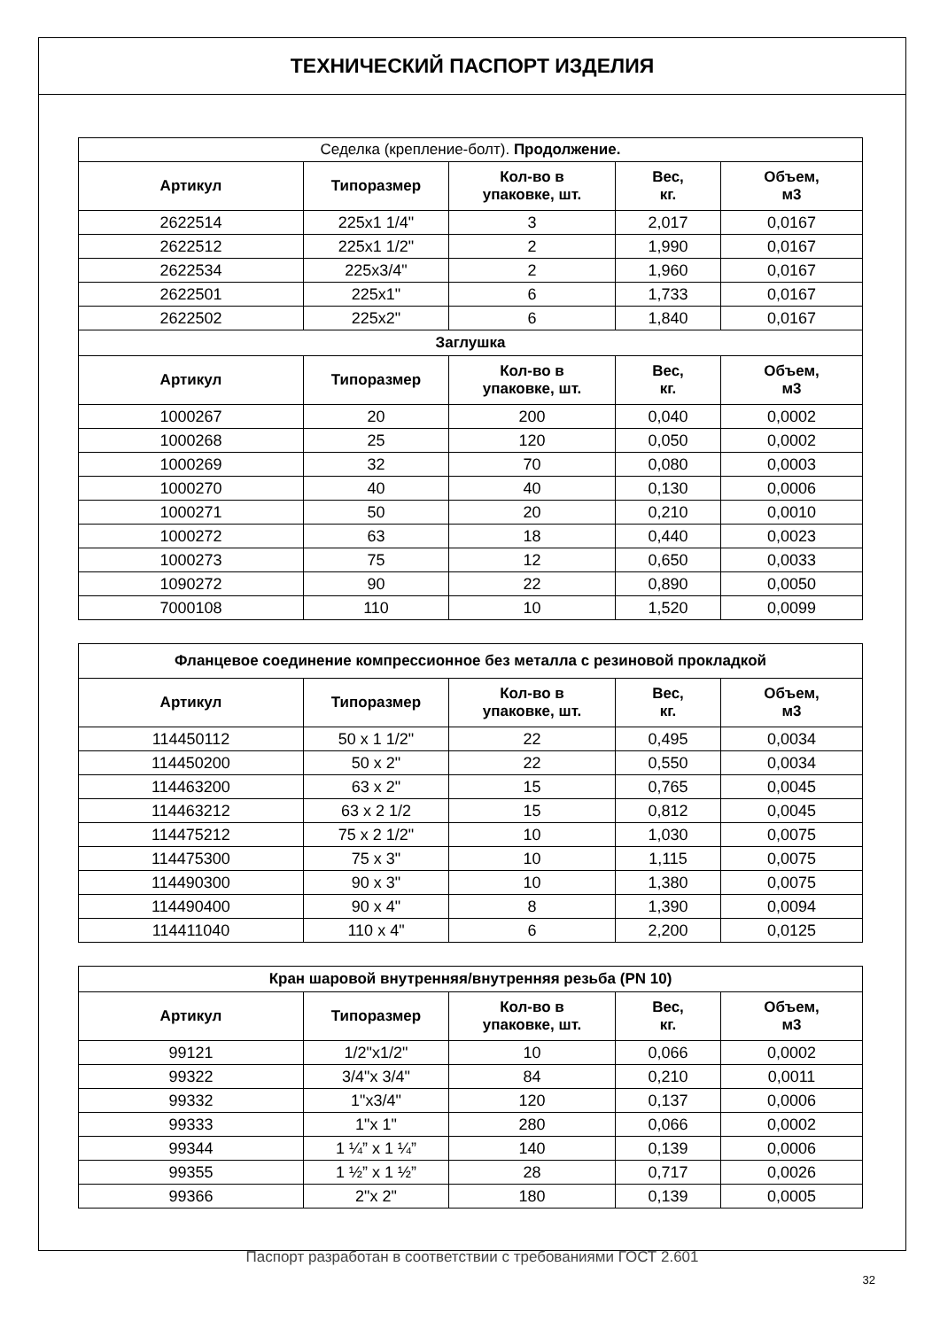ТЕХНИЧЕСКИЙ ПАСПОРТ ИЗДЕЛИЯ
| Седелка (крепление-болт). Продолжение. | | | | |
| --- | --- | --- | --- | --- |
| Артикул | Типоразмер | Кол-во в упаковке, шт. | Вес, кг. | Объем, м3 |
| 2622514 | 225x1 1/4" | 3 | 2,017 | 0,0167 |
| 2622512 | 225x1 1/2" | 2 | 1,990 | 0,0167 |
| 2622534 | 225x3/4" | 2 | 1,960 | 0,0167 |
| 2622501 | 225x1" | 6 | 1,733 | 0,0167 |
| 2622502 | 225x2" | 6 | 1,840 | 0,0167 |
| Заглушка | | | | |
| Артикул | Типоразмер | Кол-во в упаковке, шт. | Вес, кг. | Объем, м3 |
| 1000267 | 20 | 200 | 0,040 | 0,0002 |
| 1000268 | 25 | 120 | 0,050 | 0,0002 |
| 1000269 | 32 | 70 | 0,080 | 0,0003 |
| 1000270 | 40 | 40 | 0,130 | 0,0006 |
| 1000271 | 50 | 20 | 0,210 | 0,0010 |
| 1000272 | 63 | 18 | 0,440 | 0,0023 |
| 1000273 | 75 | 12 | 0,650 | 0,0033 |
| 1090272 | 90 | 22 | 0,890 | 0,0050 |
| 7000108 | 110 | 10 | 1,520 | 0,0099 |
| Фланцевое соединение компрессионное без металла с резиновой прокладкой | | | | |
| --- | --- | --- | --- | --- |
| Артикул | Типоразмер | Кол-во в упаковке, шт. | Вес, кг. | Объем, м3 |
| 114450112 | 50 x 1 1/2" | 22 | 0,495 | 0,0034 |
| 114450200 | 50 x 2" | 22 | 0,550 | 0,0034 |
| 114463200 | 63 x 2" | 15 | 0,765 | 0,0045 |
| 114463212 | 63 x 2 1/2 | 15 | 0,812 | 0,0045 |
| 114475212 | 75 x 2 1/2" | 10 | 1,030 | 0,0075 |
| 114475300 | 75 x 3" | 10 | 1,115 | 0,0075 |
| 114490300 | 90 x 3" | 10 | 1,380 | 0,0075 |
| 114490400 | 90 x 4" | 8 | 1,390 | 0,0094 |
| 114411040 | 110 x 4" | 6 | 2,200 | 0,0125 |
| Кран шаровой внутренняя/внутренняя резьба (PN 10) | | | | |
| --- | --- | --- | --- | --- |
| Артикул | Типоразмер | Кол-во в упаковке, шт. | Вес, кг. | Объем, м3 |
| 99121 | 1/2"x1/2" | 10 | 0,066 | 0,0002 |
| 99322 | 3/4"x 3/4" | 84 | 0,210 | 0,0011 |
| 99332 | 1"x3/4" | 120 | 0,137 | 0,0006 |
| 99333 | 1"x 1" | 280 | 0,066 | 0,0002 |
| 99344 | 1 ¼” x 1 ¼” | 140 | 0,139 | 0,0006 |
| 99355 | 1 ½” x 1 ½” | 28 | 0,717 | 0,0026 |
| 99366 | 2"x 2" | 180 | 0,139 | 0,0005 |
Паспорт разработан в соответствии с требованиями ГОСТ 2.601
32